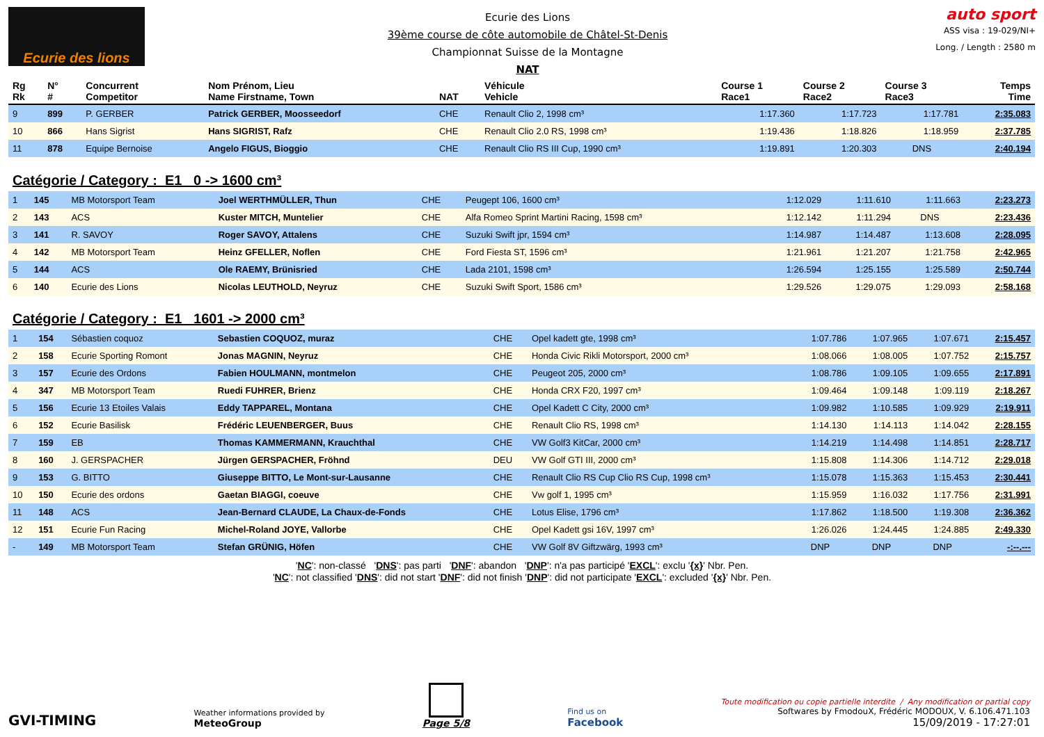Ecurie des lions
Ecurie des Lions
39ème course de côte automobile de Châtel-St-Denis
Championnat Suisse de la Montagne
NAT
auto sport
ASS visa : 19-029/NI+
Long. / Length : 2580 m
| Rg Rk | N° # | Concurrent Competitor | Nom Prénom, Lieu Name Firstname, Town | NAT | Véhicule Vehicle | Course 1 Race1 | Course 2 Race2 | Course 3 Race3 | Temps Time |
| --- | --- | --- | --- | --- | --- | --- | --- | --- | --- |
| 9 | 899 | P. GERBER | Patrick GERBER, Moosseedorf | CHE | Renault Clio 2, 1998 cm³ | 1:17.360 | 1:17.723 | 1:17.781 | 2:35.083 |
| 10 | 866 | Hans Sigrist | Hans SIGRIST, Rafz | CHE | Renault Clio 2.0 RS, 1998 cm³ | 1:19.436 | 1:18.826 | 1:18.959 | 2:37.785 |
| 11 | 878 | Equipe Bernoise | Angelo FIGUS, Bioggio | CHE | Renault Clio RS III Cup, 1990 cm³ | 1:19.891 | 1:20.303 | DNS | 2:40.194 |
Catégorie / Category : E1 0 -> 1600 cm³
| 1 | 145 | MB Motorsport Team | Joel WERTHMÜLLER, Thun | CHE | Peugept 106, 1600 cm³ | 1:12.029 | 1:11.610 | 1:11.663 | 2:23.273 |
| 2 | 143 | ACS | Kuster MITCH, Muntelier | CHE | Alfa Romeo Sprint Martini Racing, 1598 cm³ | 1:12.142 | 1:11.294 | DNS | 2:23.436 |
| 3 | 141 | R. SAVOY | Roger SAVOY, Attalens | CHE | Suzuki Swift jpr, 1594 cm³ | 1:14.987 | 1:14.487 | 1:13.608 | 2:28.095 |
| 4 | 142 | MB Motorsport Team | Heinz GFELLER, Noflen | CHE | Ford Fiesta ST, 1596 cm³ | 1:21.961 | 1:21.207 | 1:21.758 | 2:42.965 |
| 5 | 144 | ACS | Ole RAEMY, Brünisried | CHE | Lada 2101, 1598 cm³ | 1:26.594 | 1:25.155 | 1:25.589 | 2:50.744 |
| 6 | 140 | Ecurie des Lions | Nicolas LEUTHOLD, Neyruz | CHE | Suzuki Swift Sport, 1586 cm³ | 1:29.526 | 1:29.075 | 1:29.093 | 2:58.168 |
Catégorie / Category : E1 1601 -> 2000 cm³
| 1 | 154 | Sébastien coquoz | Sebastien COQUOZ, muraz | CHE | Opel kadett gte, 1998 cm³ | 1:07.786 | 1:07.965 | 1:07.671 | 2:15.457 |
| 2 | 158 | Ecurie Sporting Romont | Jonas MAGNIN, Neyruz | CHE | Honda Civic Rikli Motorsport, 2000 cm³ | 1:08.066 | 1:08.005 | 1:07.752 | 2:15.757 |
| 3 | 157 | Ecurie des Ordons | Fabien HOULMANN, montmelon | CHE | Peugeot 205, 2000 cm³ | 1:08.786 | 1:09.105 | 1:09.655 | 2:17.891 |
| 4 | 347 | MB Motorsport Team | Ruedi FUHRER, Brienz | CHE | Honda CRX F20, 1997 cm³ | 1:09.464 | 1:09.148 | 1:09.119 | 2:18.267 |
| 5 | 156 | Ecurie 13 Etoiles Valais | Eddy TAPPAREL, Montana | CHE | Opel Kadett C City, 2000 cm³ | 1:09.982 | 1:10.585 | 1:09.929 | 2:19.911 |
| 6 | 152 | Ecurie Basilisk | Frédéric LEUENBERGER, Buus | CHE | Renault Clio RS, 1998 cm³ | 1:14.130 | 1:14.113 | 1:14.042 | 2:28.155 |
| 7 | 159 | EB | Thomas KAMMERMANN, Krauchthal | CHE | VW Golf3 KitCar, 2000 cm³ | 1:14.219 | 1:14.498 | 1:14.851 | 2:28.717 |
| 8 | 160 | J. GERSPACHER | Jürgen GERSPACHER, Fröhnd | DEU | VW Golf GTI III, 2000 cm³ | 1:15.808 | 1:14.306 | 1:14.712 | 2:29.018 |
| 9 | 153 | G. BITTO | Giuseppe BITTO, Le Mont-sur-Lausanne | CHE | Renault Clio RS Cup Clio RS Cup, 1998 cm³ | 1:15.078 | 1:15.363 | 1:15.453 | 2:30.441 |
| 10 | 150 | Ecurie des ordons | Gaetan BIAGGI, coeuve | CHE | Vw golf 1, 1995 cm³ | 1:15.959 | 1:16.032 | 1:17.756 | 2:31.991 |
| 11 | 148 | ACS | Jean-Bernard CLAUDE, La Chaux-de-Fonds | CHE | Lotus Elise, 1796 cm³ | 1:17.862 | 1:18.500 | 1:19.308 | 2:36.362 |
| 12 | 151 | Ecurie Fun Racing | Michel-Roland JOYE, Vallorbe | CHE | Opel Kadett gsi 16V, 1997 cm³ | 1:26.026 | 1:24.445 | 1:24.885 | 2:49.330 |
| - | 149 | MB Motorsport Team | Stefan GRÜNIG, Höfen | CHE | VW Golf 8V Giftzwärg, 1993 cm³ | DNP | DNP | DNP | -:--.--- |
'NC': non-classé 'DNS': pas parti 'DNF': abandon 'DNP': n'a pas participé 'EXCL': exclu '{x}' Nbr. Pen.
'NC': not classified 'DNS': did not start 'DNF': did not finish 'DNP': did not participate 'EXCL': excluded '{x}' Nbr. Pen.
GVI-TIMING
Weather informations provided by
MeteoGroup
Page 5/8
Find us on
Facebook
Toute modification ou copie partielle interdite / Any modification or partial copy
Softwares by FmodouX, Frédéric MODOUX, V. 6.106.471.103
15/09/2019 - 17:27:01